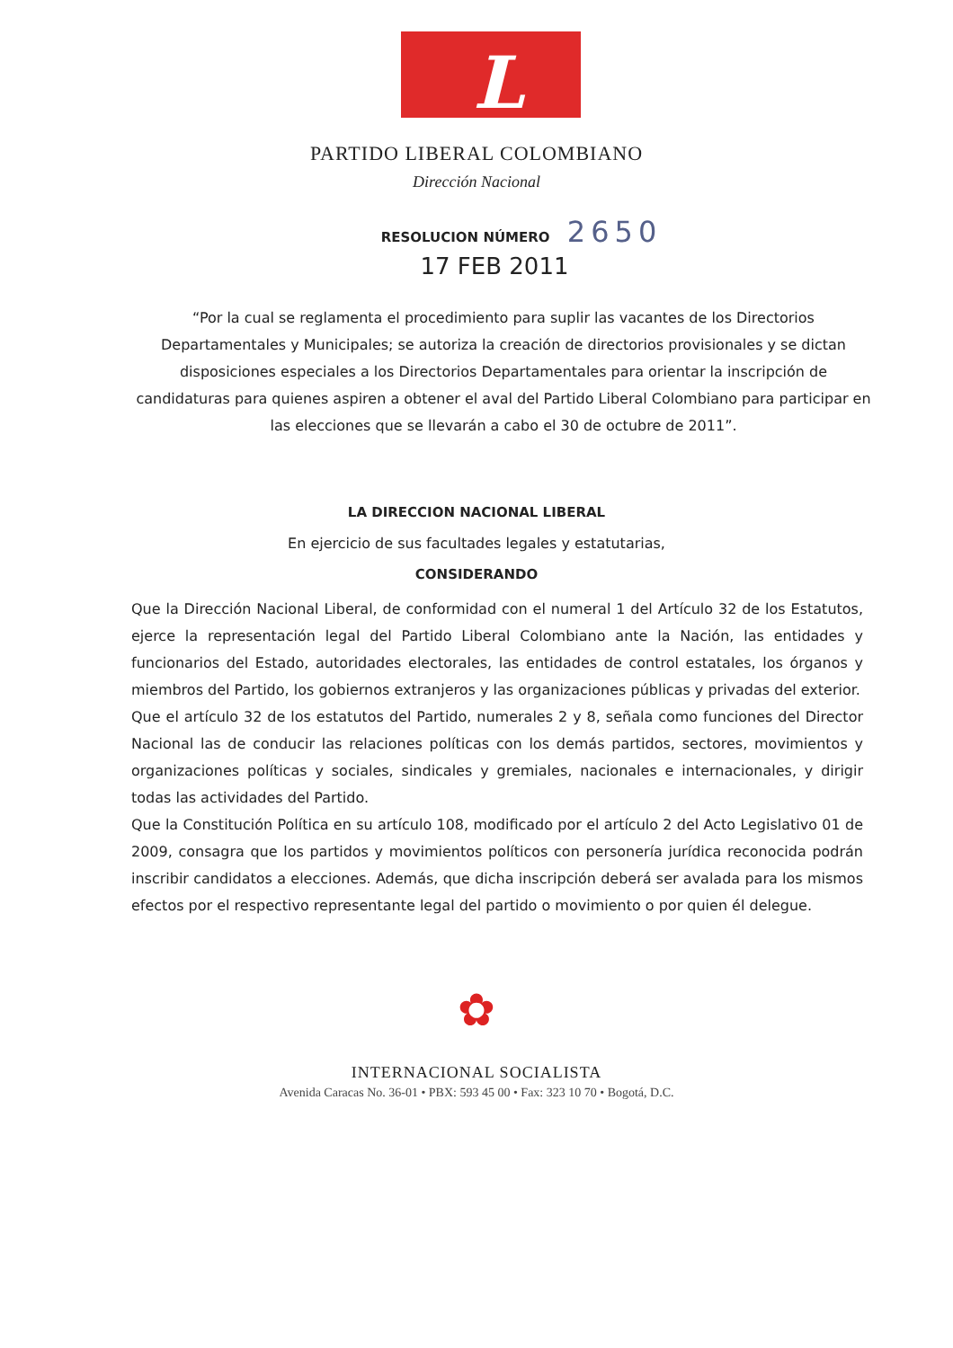L
PARTIDO LIBERAL COLOMBIANO
Dirección Nacional
RESOLUCION NÚMERO 2650
17 FEB 2011
“Por la cual se reglamenta el procedimiento para suplir las vacantes de los Directorios Departamentales y Municipales; se autoriza la creación de directorios provisionales y se dictan disposiciones especiales a los Directorios Departamentales para orientar la inscripción de candidaturas para quienes aspiren a obtener el aval del Partido Liberal Colombiano para participar en las elecciones que se llevarán a cabo el 30 de octubre de 2011”.
LA DIRECCION NACIONAL LIBERAL
En ejercicio de sus facultades legales y estatutarias,
CONSIDERANDO
Que la Dirección Nacional Liberal, de conformidad con el numeral 1 del Artículo 32 de los Estatutos, ejerce la representación legal del Partido Liberal Colombiano ante la Nación, las entidades y funcionarios del Estado, autoridades electorales, las entidades de control estatales, los órganos y miembros del Partido, los gobiernos extranjeros y las organizaciones públicas y privadas del exterior.
Que el artículo 32 de los estatutos del Partido, numerales 2 y 8, señala como funciones del Director Nacional las de conducir las relaciones políticas con los demás partidos, sectores, movimientos y organizaciones políticas y sociales, sindicales y gremiales, nacionales e internacionales, y dirigir todas las actividades del Partido.
Que la Constitución Política en su artículo 108, modificado por el artículo 2 del Acto Legislativo 01 de 2009, consagra que los partidos y movimientos políticos con personería jurídica reconocida podrán inscribir candidatos a elecciones. Además, que dicha inscripción deberá ser avalada para los mismos efectos por el respectivo representante legal del partido o movimiento o por quien él delegue.
✿
INTERNACIONAL SOCIALISTA
Avenida Caracas No. 36-01 • PBX: 593 45 00 • Fax: 323 10 70 • Bogotá, D.C.